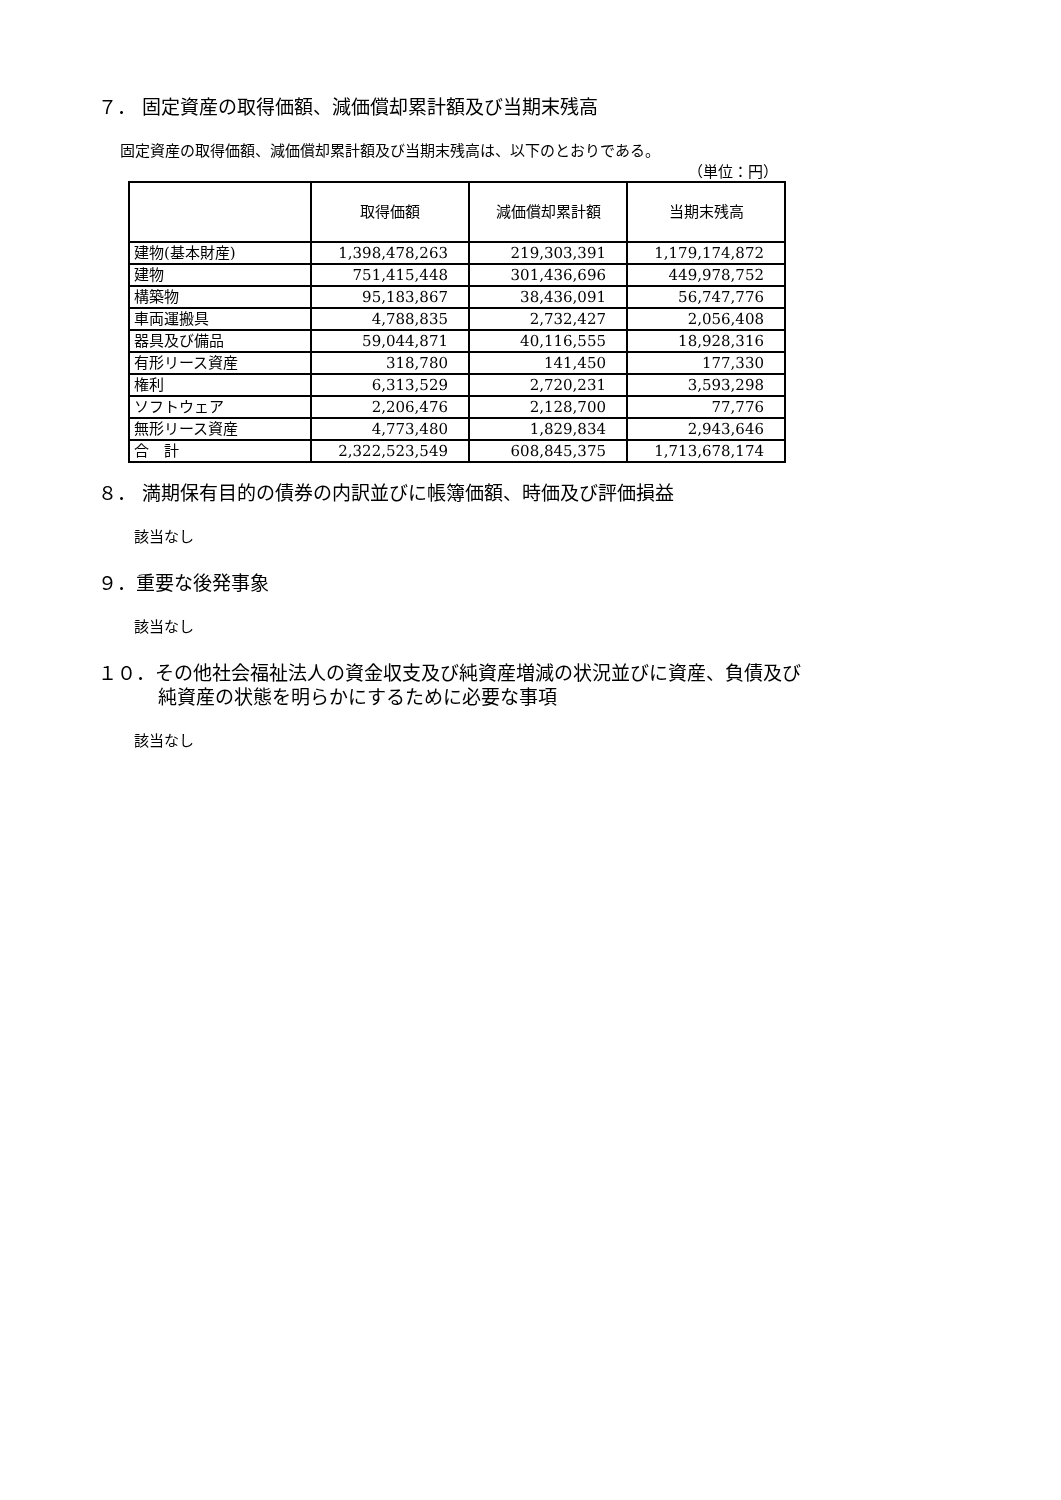７． 固定資産の取得価額、減価償却累計額及び当期末残高
固定資産の取得価額、減価償却累計額及び当期末残高は、以下のとおりである。
（単位：円）
| | 取得価額 | 減価償却累計額 | 当期末残高 |
| --- | --- | --- | --- |
| 建物(基本財産) | 1,398,478,263 | 219,303,391 | 1,179,174,872 |
| 建物 | 751,415,448 | 301,436,696 | 449,978,752 |
| 構築物 | 95,183,867 | 38,436,091 | 56,747,776 |
| 車両運搬具 | 4,788,835 | 2,732,427 | 2,056,408 |
| 器具及び備品 | 59,044,871 | 40,116,555 | 18,928,316 |
| 有形リース資産 | 318,780 | 141,450 | 177,330 |
| 権利 | 6,313,529 | 2,720,231 | 3,593,298 |
| ソフトウェア | 2,206,476 | 2,128,700 | 77,776 |
| 無形リース資産 | 4,773,480 | 1,829,834 | 2,943,646 |
| 合 計 | 2,322,523,549 | 608,845,375 | 1,713,678,174 |
８． 満期保有目的の債券の内訳並びに帳簿価額、時価及び評価損益
該当なし
９．重要な後発事象
該当なし
１０．その他社会福祉法人の資金収支及び純資産増減の状況並びに資産、負債及び
純資産の状態を明らかにするために必要な事項
該当なし